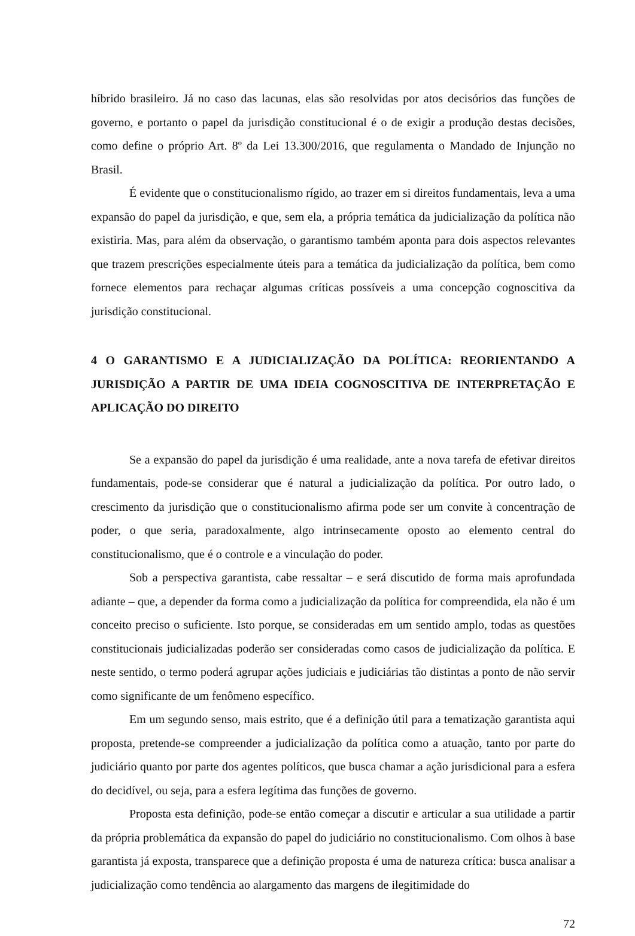híbrido brasileiro. Já no caso das lacunas, elas são resolvidas por atos decisórios das funções de governo, e portanto o papel da jurisdição constitucional é o de exigir a produção destas decisões, como define o próprio Art. 8º da Lei 13.300/2016, que regulamenta o Mandado de Injunção no Brasil.
É evidente que o constitucionalismo rígido, ao trazer em si direitos fundamentais, leva a uma expansão do papel da jurisdição, e que, sem ela, a própria temática da judicialização da política não existiria. Mas, para além da observação, o garantismo também aponta para dois aspectos relevantes que trazem prescrições especialmente úteis para a temática da judicialização da política, bem como fornece elementos para rechaçar algumas críticas possíveis a uma concepção cognoscitiva da jurisdição constitucional.
4 O GARANTISMO E A JUDICIALIZAÇÃO DA POLÍTICA: REORIENTANDO A JURISDIÇÃO A PARTIR DE UMA IDEIA COGNOSCITIVA DE INTERPRETAÇÃO E APLICAÇÃO DO DIREITO
Se a expansão do papel da jurisdição é uma realidade, ante a nova tarefa de efetivar direitos fundamentais, pode-se considerar que é natural a judicialização da política. Por outro lado, o crescimento da jurisdição que o constitucionalismo afirma pode ser um convite à concentração de poder, o que seria, paradoxalmente, algo intrinsecamente oposto ao elemento central do constitucionalismo, que é o controle e a vinculação do poder.
Sob a perspectiva garantista, cabe ressaltar – e será discutido de forma mais aprofundada adiante – que, a depender da forma como a judicialização da política for compreendida, ela não é um conceito preciso o suficiente. Isto porque, se consideradas em um sentido amplo, todas as questões constitucionais judicializadas poderão ser consideradas como casos de judicialização da política. E neste sentido, o termo poderá agrupar ações judiciais e judiciárias tão distintas a ponto de não servir como significante de um fenômeno específico.
Em um segundo senso, mais estrito, que é a definição útil para a tematização garantista aqui proposta, pretende-se compreender a judicialização da política como a atuação, tanto por parte do judiciário quanto por parte dos agentes políticos, que busca chamar a ação jurisdicional para a esfera do decidível, ou seja, para a esfera legítima das funções de governo.
Proposta esta definição, pode-se então começar a discutir e articular a sua utilidade a partir da própria problemática da expansão do papel do judiciário no constitucionalismo. Com olhos à base garantista já exposta, transparece que a definição proposta é uma de natureza crítica: busca analisar a judicialização como tendência ao alargamento das margens de ilegitimidade do
72